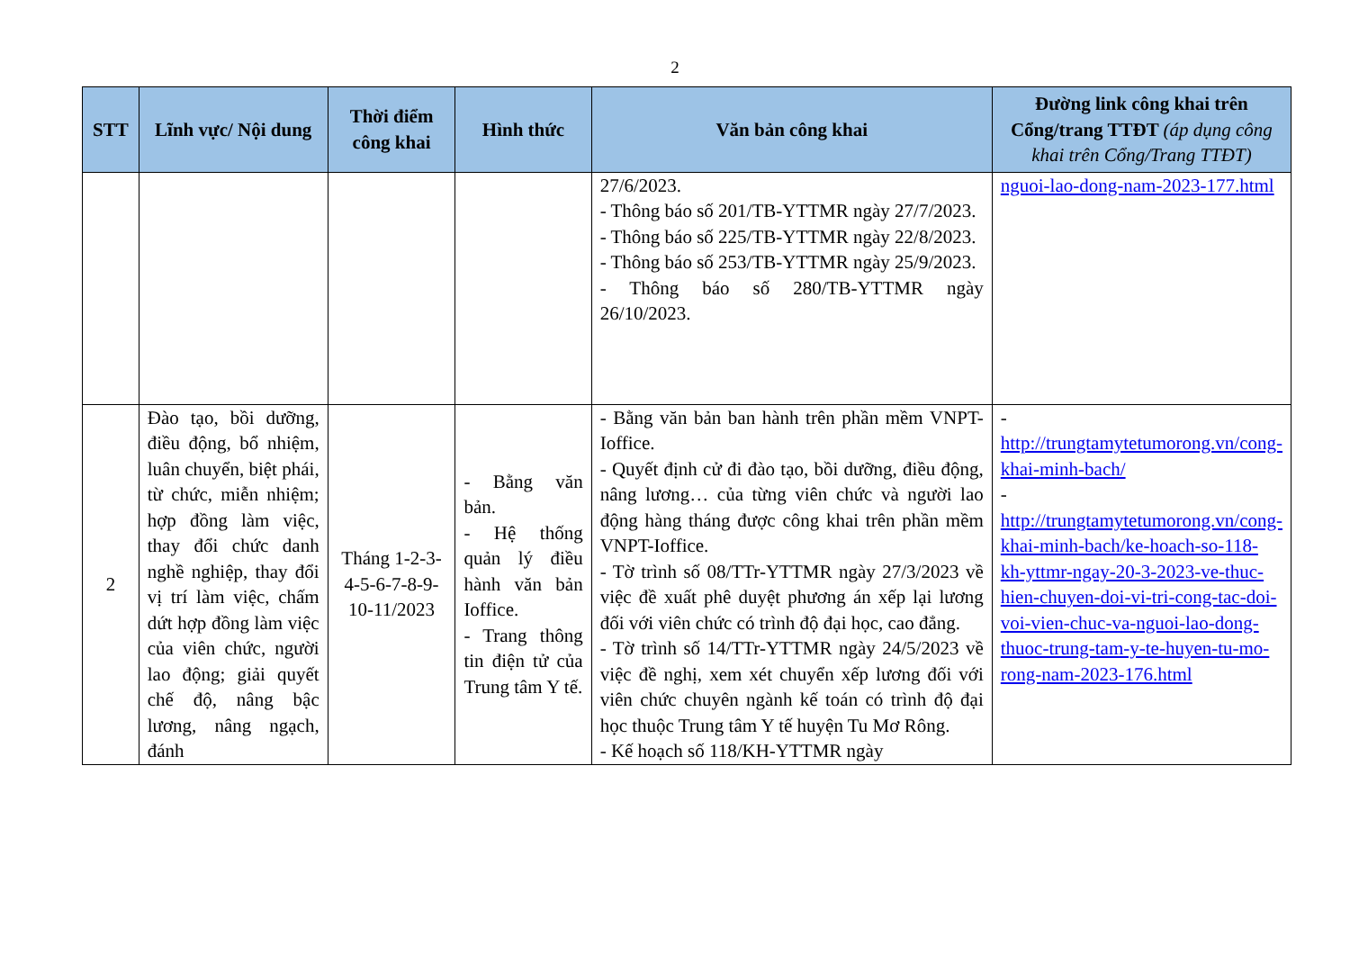2
| STT | Lĩnh vực/ Nội dung | Thời điểm công khai | Hình thức | Văn bản công khai | Đường link công khai trên Cổng/trang TTĐT (áp dụng công khai trên Cổng/Trang TTĐT) |
| --- | --- | --- | --- | --- | --- |
| | | | | 27/6/2023. - Thông báo số 201/TB-YTTMR ngày 27/7/2023. - Thông báo số 225/TB-YTTMR ngày 22/8/2023. - Thông báo số 253/TB-YTTMR ngày 25/9/2023. - Thông báo số 280/TB-YTTMR ngày 26/10/2023. | nguoi-lao-dong-nam-2023-177.html |
| 2 | Đào tạo, bồi dưỡng, điều động, bổ nhiệm, luân chuyển, biệt phái, từ chức, miễn nhiệm; hợp đồng làm việc, thay đổi chức danh nghề nghiệp, thay đổi vị trí làm việc, chấm dứt hợp đồng làm việc của viên chức, người lao động; giải quyết chế độ, nâng bậc lương, nâng ngạch, đánh | Tháng 1-2-3-4-5-6-7-8-9-10-11/2023 | - Bằng văn bản. - Hệ thống quản lý điều hành văn bản Ioffice. - Trang thông tin điện tử của Trung tâm Y tế. | - Bằng văn bản ban hành trên phần mềm VNPT-Ioffice. - Quyết định cử đi đào tạo, bồi dưỡng, điều động, nâng lương… của từng viên chức và người lao động hàng tháng được công khai trên phần mềm VNPT-Ioffice. - Tờ trình số 08/TTr-YTTMR ngày 27/3/2023 về việc đề xuất phê duyệt phương án xếp lại lương đối với viên chức có trình độ đại học, cao đẳng. - Tờ trình số 14/TTr-YTTMR ngày 24/5/2023 về việc đề nghị, xem xét chuyển xếp lương đối với viên chức chuyên ngành kế toán có trình độ đại học thuộc Trung tâm Y tế huyện Tu Mơ Rông. - Kế hoạch số 118/KH-YTTMR ngày | - http://trungtamytetumorong.vn/cong-khai-minh-bach/ - http://trungtamytetumorong.vn/cong-khai-minh-bach/ke-hoach-so-118-kh-yttmr-ngay-20-3-2023-ve-thuc-hien-chuyen-doi-vi-tri-cong-tac-doi-voi-vien-chuc-va-nguoi-lao-dong-thuoc-trung-tam-y-te-huyen-tu-mo-rong-nam-2023-176.html |